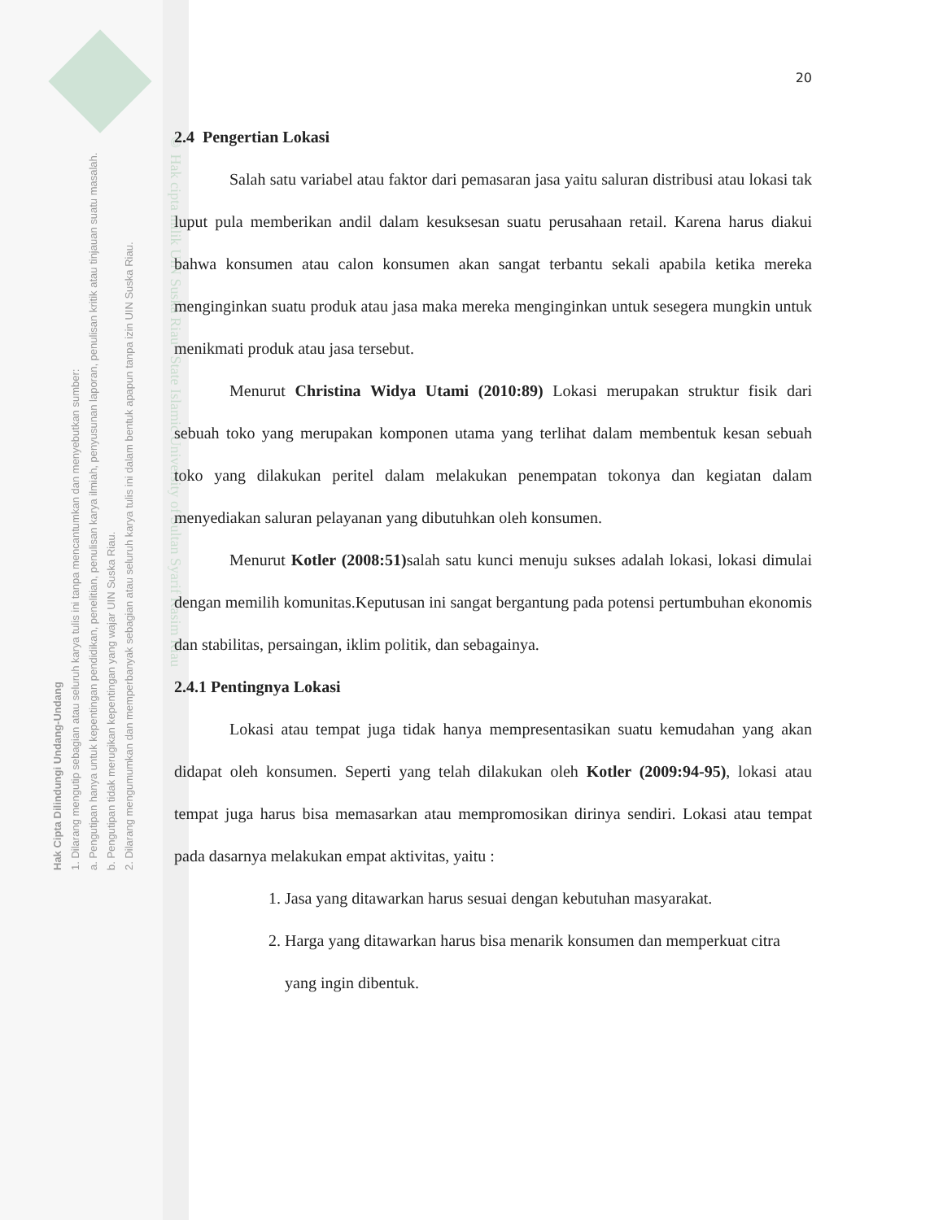Hak Cipta Dilindungi Undang-Undang
1. Dilarang mengutip sebagian atau seluruh karya tulis ini tanpa mencantumkan dan menyebutkan sumber:
a. Pengutipan hanya untuk kepentingan pendidikan, penelitian, penulisan karya ilmiah, penyusunan laporan, penulisan kritik atau tinjauan suatu masalah.
b. Pengutipan tidak merugikan kepentingan yang wajar UIN Suska Riau.
2. Dilarang mengumumkan dan memperbanyak sebagian atau seluruh karya tulis ini dalam bentuk apapun tanpa izin UIN Suska Riau.
© Hak cipta milik UIN Suska Riau State Islamic University of Sultan Syarif Kasim Riau
20
2.4 Pengertian Lokasi
Salah satu variabel atau faktor dari pemasaran jasa yaitu saluran distribusi atau lokasi tak luput pula memberikan andil dalam kesuksesan suatu perusahaan retail. Karena harus diakui bahwa konsumen atau calon konsumen akan sangat terbantu sekali apabila ketika mereka menginginkan suatu produk atau jasa maka mereka menginginkan untuk sesegera mungkin untuk menikmati produk atau jasa tersebut.
Menurut Christina Widya Utami (2010:89) Lokasi merupakan struktur fisik dari sebuah toko yang merupakan komponen utama yang terlihat dalam membentuk kesan sebuah toko yang dilakukan peritel dalam melakukan penempatan tokonya dan kegiatan dalam menyediakan saluran pelayanan yang dibutuhkan oleh konsumen.
Menurut Kotler (2008:51) salah satu kunci menuju sukses adalah lokasi, lokasi dimulai dengan memilih komunitas.Keputusan ini sangat bergantung pada potensi pertumbuhan ekonomis dan stabilitas, persaingan, iklim politik, dan sebagainya.
2.4.1 Pentingnya Lokasi
Lokasi atau tempat juga tidak hanya mempresentasikan suatu kemudahan yang akan didapat oleh konsumen. Seperti yang telah dilakukan oleh Kotler (2009:94-95), lokasi atau tempat juga harus bisa memasarkan atau mempromosikan dirinya sendiri. Lokasi atau tempat pada dasarnya melakukan empat aktivitas, yaitu :
1. Jasa yang ditawarkan harus sesuai dengan kebutuhan masyarakat.
2. Harga yang ditawarkan harus bisa menarik konsumen dan memperkuat citra yang ingin dibentuk.